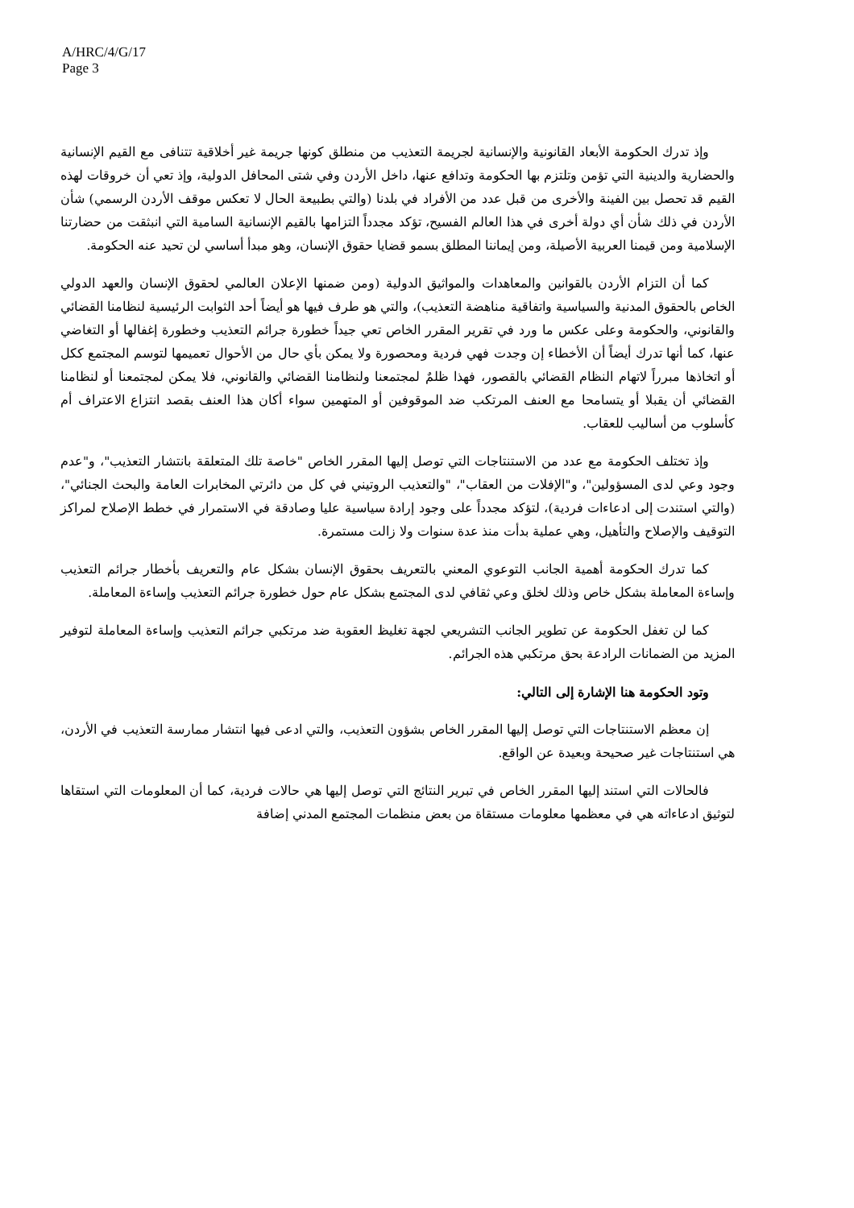A/HRC/4/G/17
Page 3
وإذ تدرك الحكومة الأبعاد القانونية والإنسانية لجريمة التعذيب من منطلق كونها جريمة غير أخلاقية تتنافى مع القيم الإنسانية والحضارية والدينية التي تؤمن وتلتزم بها الحكومة وتدافع عنها، داخل الأردن وفي شتى المحافل الدولية، وإذ تعي أن خروقات لهذه القيم قد تحصل بين الفينة والأخرى من قبل عدد من الأفراد في بلدنا (والتي بطبيعة الحال لا تعكس موقف الأردن الرسمي) شأن الأردن في ذلك شأن أي دولة أخرى في هذا العالم الفسيح، تؤكد مجدداً التزامها بالقيم الإنسانية السامية التي انبثقت من حضارتنا الإسلامية ومن قيمنا العربية الأصيلة، ومن إيماننا المطلق بسمو قضايا حقوق الإنسان، وهو مبدأ أساسي لن تحيد عنه الحكومة.
كما أن التزام الأردن بالقوانين والمعاهدات والمواثيق الدولية (ومن ضمنها الإعلان العالمي لحقوق الإنسان والعهد الدولي الخاص بالحقوق المدنية والسياسية واتفاقية مناهضة التعذيب)، والتي هو طرف فيها هو أيضاً أحد الثوابت الرئيسية لنظامنا القضائي والقانوني، والحكومة وعلى عكس ما ورد في تقرير المقرر الخاص تعي جيداً خطورة جرائم التعذيب وخطورة إغفالها أو التغاضي عنها، كما أنها تدرك أيضاً أن الأخطاء إن وجدت فهي فردية ومحصورة ولا يمكن بأي حال من الأحوال تعميمها لتوسم المجتمع ككل أو اتخاذها مبرراً لاتهام النظام القضائي بالقصور، فهذا ظلمٌ لمجتمعنا ولنظامنا القضائي والقانوني، فلا يمكن لمجتمعنا أو لنظامنا القضائي أن يقبلا أو يتسامحا مع العنف المرتكب ضد الموقوفين أو المتهمين سواء أكان هذا العنف بقصد انتزاع الاعتراف أم كأسلوب من أساليب للعقاب.
وإذ تختلف الحكومة مع عدد من الاستنتاجات التي توصل إليها المقرر الخاص "خاصة تلك المتعلقة بانتشار التعذيب"، و"عدم وجود وعي لدى المسؤولين"، و"الإفلات من العقاب"، "والتعذيب الروتيني في كل من دائرتي المخابرات العامة والبحث الجنائي"، (والتي استندت إلى ادعاءات فردية)، لتؤكد مجدداً على وجود إرادة سياسية عليا وصادقة في الاستمرار في خطط الإصلاح لمراكز التوقيف والإصلاح والتأهيل، وهي عملية بدأت منذ عدة سنوات ولا زالت مستمرة.
كما تدرك الحكومة أهمية الجانب التوعوي المعني بالتعريف بحقوق الإنسان بشكل عام والتعريف بأخطار جرائم التعذيب وإساءة المعاملة بشكل خاص وذلك لخلق وعي ثقافي لدى المجتمع بشكل عام حول خطورة جرائم التعذيب وإساءة المعاملة.
كما لن تغفل الحكومة عن تطوير الجانب التشريعي لجهة تغليظ العقوبة ضد مرتكبي جرائم التعذيب وإساءة المعاملة لتوفير المزيد من الضمانات الرادعة بحق مرتكبي هذه الجرائم.
وتود الحكومة هنا الإشارة إلى التالي:
إن معظم الاستنتاجات التي توصل إليها المقرر الخاص بشؤون التعذيب، والتي ادعى فيها انتشار ممارسة التعذيب في الأردن، هي استنتاجات غير صحيحة وبعيدة عن الواقع.
فالحالات التي استند إليها المقرر الخاص في تبرير النتائج التي توصل إليها هي حالات فردية، كما أن المعلومات التي استقاها لتوثيق ادعاءاته هي في معظمها معلومات مستقاة من بعض منظمات المجتمع المدني إضافة